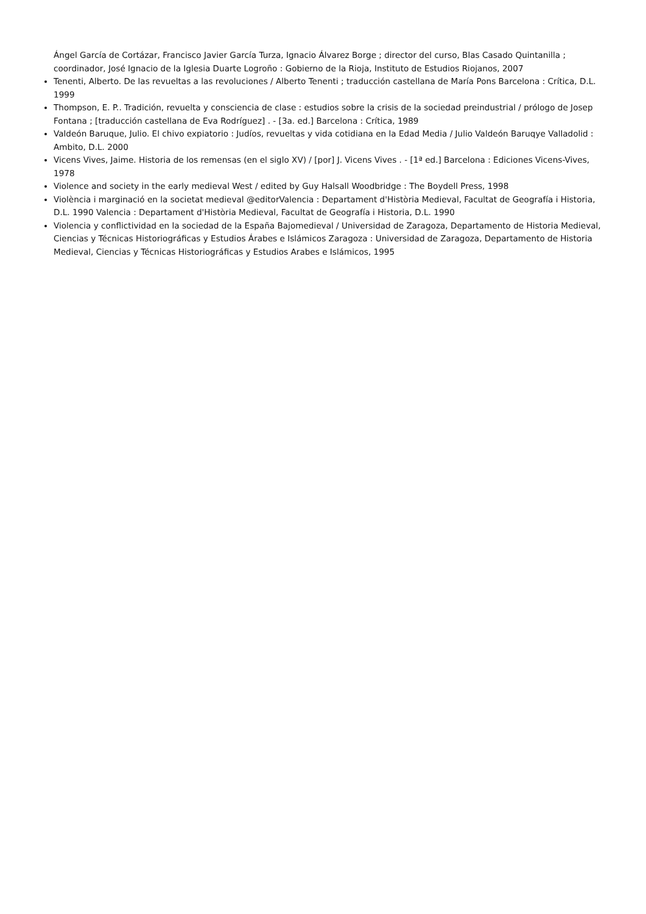Ángel García de Cortázar, Francisco Javier García Turza, Ignacio Álvarez Borge ; director del curso, Blas Casado Quintanilla ; coordinador, José Ignacio de la Iglesia Duarte Logroño : Gobierno de la Rioja, Instituto de Estudios Riojanos, 2007
Tenenti, Alberto. De las revueltas a las revoluciones / Alberto Tenenti ; traducción castellana de María Pons Barcelona : Crítica, D.L. 1999
Thompson, E. P.. Tradición, revuelta y consciencia de clase : estudios sobre la crisis de la sociedad preindustrial / prólogo de Josep Fontana ; [traducción castellana de Eva Rodríguez] . - [3a. ed.] Barcelona : Crítica, 1989
Valdeón Baruque, Julio. El chivo expiatorio : Judíos, revueltas y vida cotidiana en la Edad Media / Julio Valdeón Baruqye Valladolid : Ambito, D.L. 2000
Vicens Vives, Jaime. Historia de los remensas (en el siglo XV) / [por] J. Vicens Vives . - [1ª ed.] Barcelona : Ediciones Vicens-Vives, 1978
Violence and society in the early medieval West / edited by Guy Halsall Woodbridge : The Boydell Press, 1998
Violència i marginació en la societat medieval @editorValencia : Departament d'Història Medieval, Facultat de Geografía i Historia, D.L. 1990 Valencia : Departament d'Història Medieval, Facultat de Geografía i Historia, D.L. 1990
Violencia y conflictividad en la sociedad de la España Bajomedieval / Universidad de Zaragoza, Departamento de Historia Medieval, Ciencias y Técnicas Historiográficas y Estudios Árabes e Islámicos Zaragoza : Universidad de Zaragoza, Departamento de Historia Medieval, Ciencias y Técnicas Historiográficas y Estudios Arabes e Islámicos, 1995